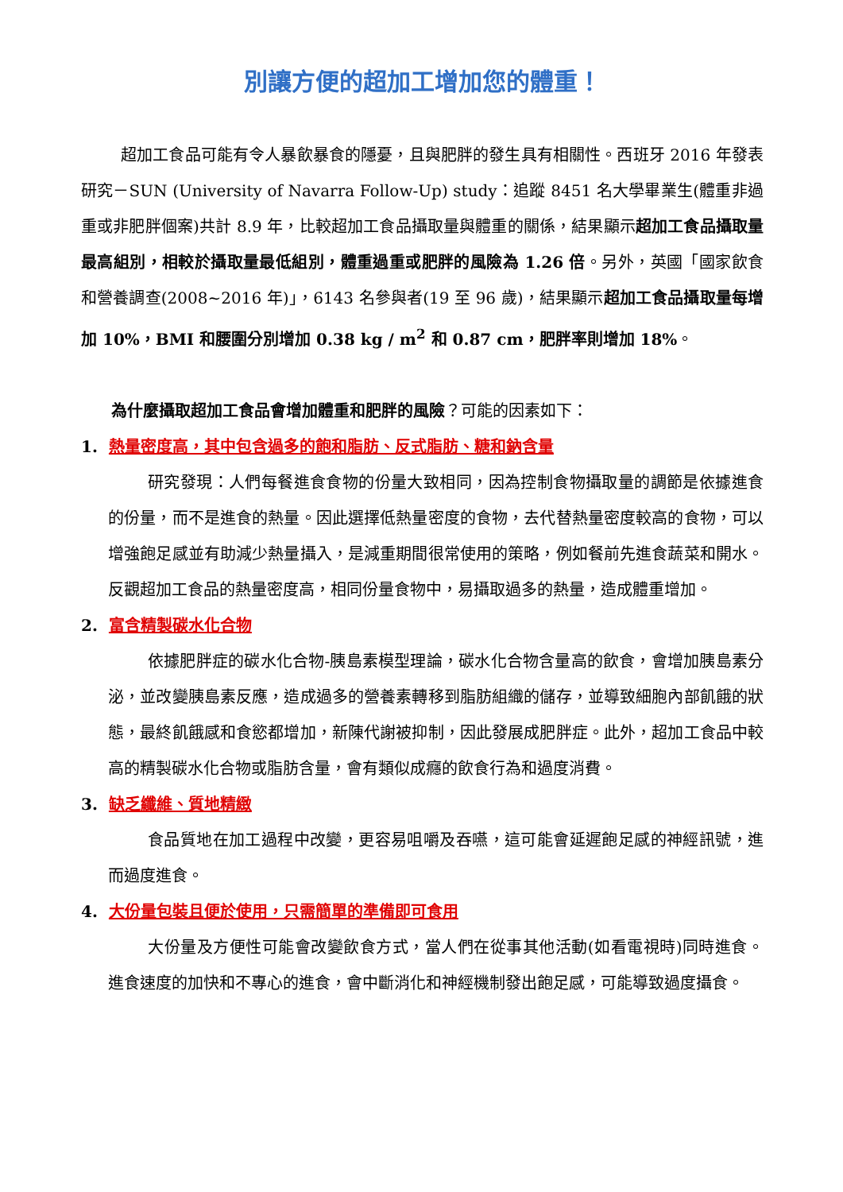別讓方便的超加工增加您的體重！
超加工食品可能有令人暴飲暴食的隱憂，且與肥胖的發生具有相關性。西班牙 2016 年發表研究－SUN (University of Navarra Follow-Up) study：追蹤 8451 名大學畢業生(體重非過重或非肥胖個案)共計 8.9 年，比較超加工食品攝取量與體重的關係，結果顯示超加工食品攝取量最高組別，相較於攝取量最低組別，體重過重或肥胖的風險為 1.26 倍。另外，英國「國家飲食和營養調查(2008~2016 年)」，6143 名參與者(19 至 96 歲)，結果顯示超加工食品攝取量每增加 10%，BMI 和腰圍分別增加 0.38 kg / m<sup>2</sup> 和 0.87 cm，肥胖率則增加 18%。
為什麼攝取超加工食品會增加體重和肥胖的風險？可能的因素如下：
1. 熱量密度高，其中包含過多的飽和脂肪、反式脂肪、糖和鈉含量
研究發現：人們每餐進食食物的份量大致相同，因為控制食物攝取量的調節是依據進食的份量，而不是進食的熱量。因此選擇低熱量密度的食物，去代替熱量密度較高的食物，可以增強飽足感並有助減少熱量攝入，是減重期間很常使用的策略，例如餐前先進食蔬菜和開水。反觀超加工食品的熱量密度高，相同份量食物中，易攝取過多的熱量，造成體重增加。
2. 富含精製碳水化合物
依據肥胖症的碳水化合物-胰島素模型理論，碳水化合物含量高的飲食，會增加胰島素分泌，並改變胰島素反應，造成過多的營養素轉移到脂肪組織的儲存，並導致細胞內部飢餓的狀態，最終飢餓感和食慾都增加，新陳代謝被抑制，因此發展成肥胖症。此外，超加工食品中較高的精製碳水化合物或脂肪含量，會有類似成癮的飲食行為和過度消費。
3. 缺乏纖維、質地精緻
食品質地在加工過程中改變，更容易咀嚼及吞嚥，這可能會延遲飽足感的神經訊號，進而過度進食。
4. 大份量包裝且便於使用，只需簡單的準備即可食用
大份量及方便性可能會改變飲食方式，當人們在從事其他活動(如看電視時)同時進食。進食速度的加快和不專心的進食，會中斷消化和神經機制發出飽足感，可能導致過度攝食。